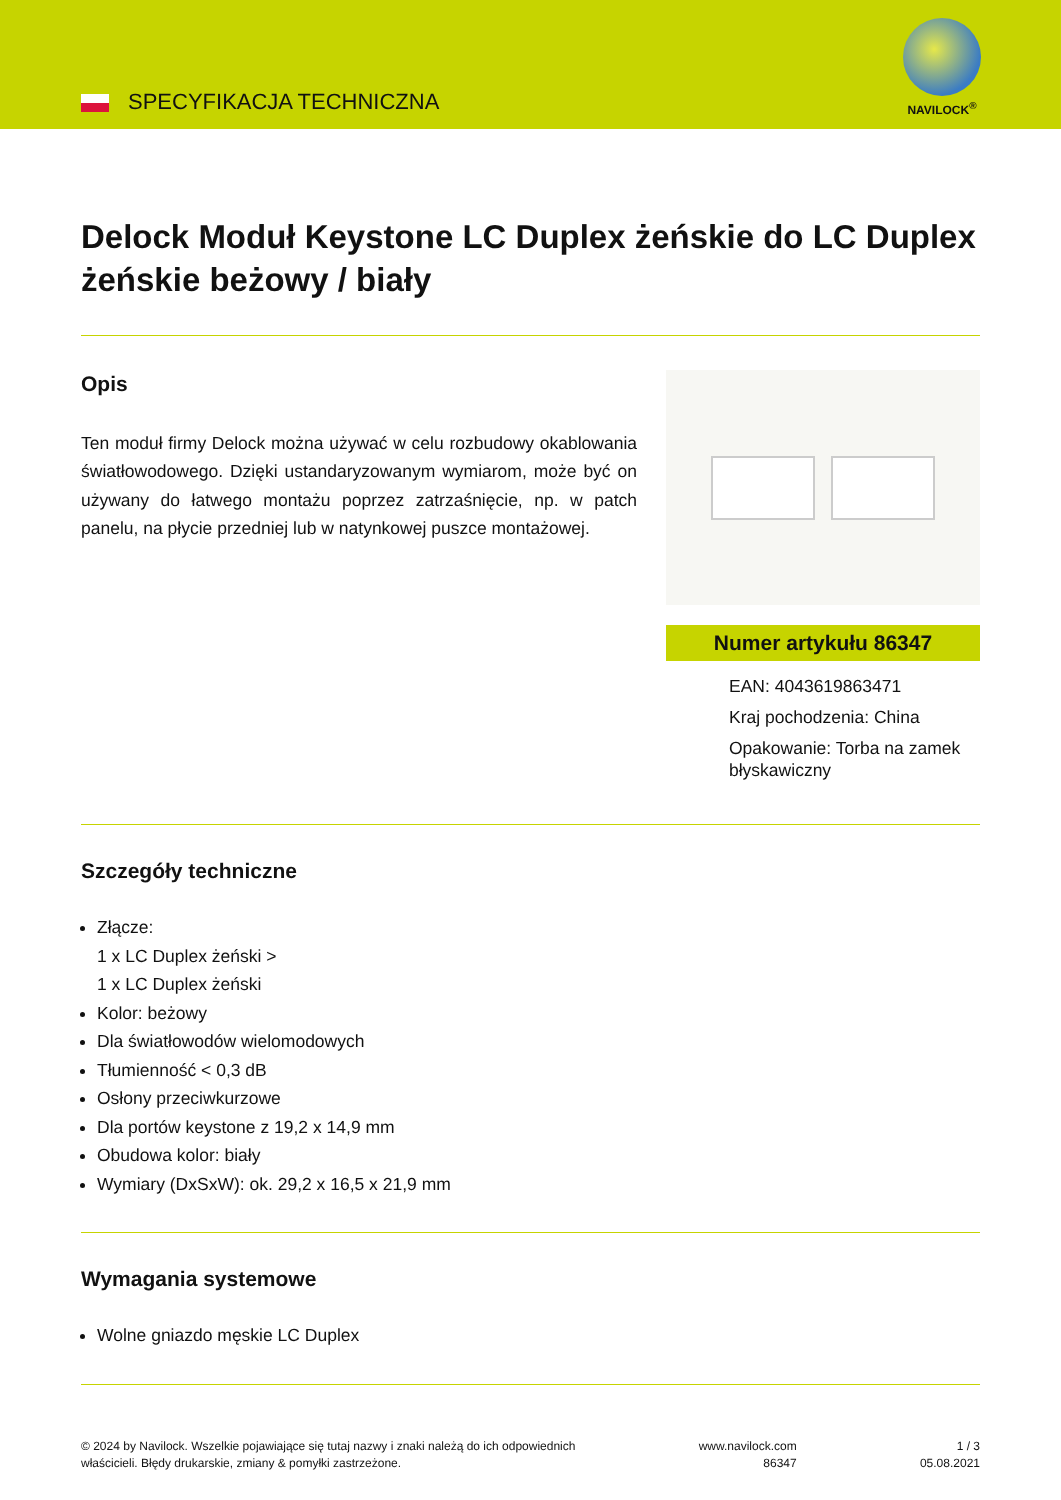SPECYFIKACJA TECHNICZNA
NAVILOCK<sup>®</sup>
Delock Moduł Keystone LC Duplex żeńskie do LC Duplex żeńskie beżowy / biały
Opis
Ten moduł firmy Delock można używać w celu rozbudowy okablowania światłowodowego. Dzięki ustandaryzowanym wymiarom, może być on używany do łatwego montażu poprzez zatrzaśnięcie, np. w patch panelu, na płycie przedniej lub w natynkowej puszce montażowej.
Numer artykułu 86347
EAN: 4043619863471
Kraj pochodzenia: China
Opakowanie: Torba na zamek błyskawiczny
Szczegóły techniczne
Złącze:
1 x LC Duplex żeński >
1 x LC Duplex żeński
Kolor: beżowy
Dla światłowodów wielomodowych
Tłumienność < 0,3 dB
Osłony przeciwkurzowe
Dla portów keystone z 19,2 x 14,9 mm
Obudowa kolor: biały
Wymiary (DxSxW): ok. 29,2 x 16,5 x 21,9 mm
Wymagania systemowe
Wolne gniazdo męskie LC Duplex
© 2024 by Navilock. Wszelkie pojawiające się tutaj nazwy i znaki należą do ich odpowiednich
właścicieli. Błędy drukarskie, zmiany & pomyłki zastrzeżone.
www.navilock.com
86347
1 / 3
05.08.2021